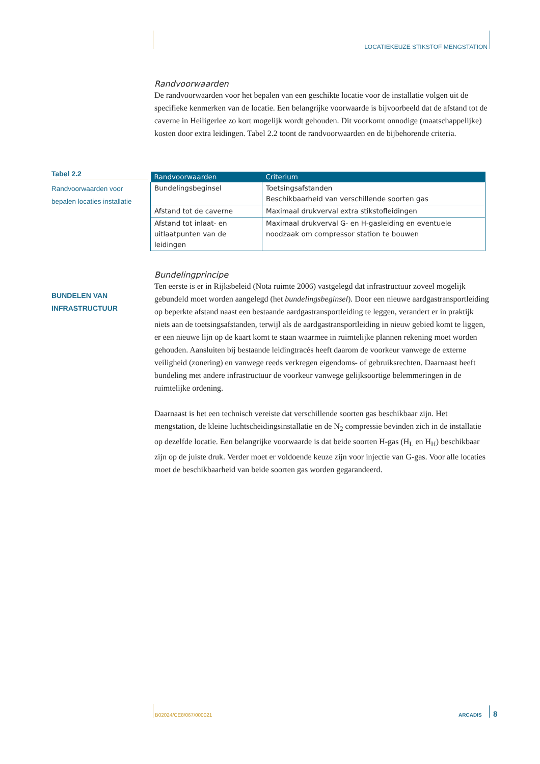LOCATIEKEUZE STIKSTOF MENGSTATION
Randvoorwaarden
De randvoorwaarden voor het bepalen van een geschikte locatie voor de installatie volgen uit de specifieke kenmerken van de locatie. Een belangrijke voorwaarde is bijvoorbeeld dat de afstand tot de caverne in Heiligerlee zo kort mogelijk wordt gehouden. Dit voorkomt onnodige (maatschappelijke) kosten door extra leidingen. Tabel 2.2 toont de randvoorwaarden en de bijbehorende criteria.
Tabel 2.2
Randvoorwaarden voor bepalen locaties installatie
| Randvoorwaarden | Criterium |
| --- | --- |
| Bundelingsbeginsel | Toetsingsafstanden Beschikbaarheid van verschillende soorten gas |
| Afstand tot de caverne | Maximaal drukverval extra stikstofleidingen |
| Afstand tot inlaat- en uitlaatpunten van de leidingen | Maximaal drukverval G- en H-gasleiding en eventuele noodzaak om compressor station te bouwen |
BUNDELEN VAN INFRASTRUCTUUR
Bundelingprincipe
Ten eerste is er in Rijksbeleid (Nota ruimte 2006) vastgelegd dat infrastructuur zoveel mogelijk gebundeld moet worden aangelegd (het bundelingsbeginsel). Door een nieuwe aardgastransportleiding op beperkte afstand naast een bestaande aardgastransportleiding te leggen, verandert er in praktijk niets aan de toetsingsafstanden, terwijl als de aardgastransportleiding in nieuw gebied komt te liggen, er een nieuwe lijn op de kaart komt te staan waarmee in ruimtelijke plannen rekening moet worden gehouden. Aansluiten bij bestaande leidingtracés heeft daarom de voorkeur vanwege de externe veiligheid (zonering) en vanwege reeds verkregen eigendoms- of gebruiksrechten. Daarnaast heeft bundeling met andere infrastructuur de voorkeur vanwege gelijksoortige belemmeringen in de ruimtelijke ordening.
Daarnaast is het een technisch vereiste dat verschillende soorten gas beschikbaar zijn. Het mengstation, de kleine luchtscheidingsinstallatie en de N<sub>2</sub> compressie bevinden zich in de installatie op dezelfde locatie. Een belangrijke voorwaarde is dat beide soorten H-gas (H<sub>L</sub> en H<sub>H</sub>) beschikbaar zijn op de juiste druk. Verder moet er voldoende keuze zijn voor injectie van G-gas. Voor alle locaties moet de beschikbaarheid van beide soorten gas worden gegarandeerd.
B02024/CE8/067/000021 ARCADIS 8